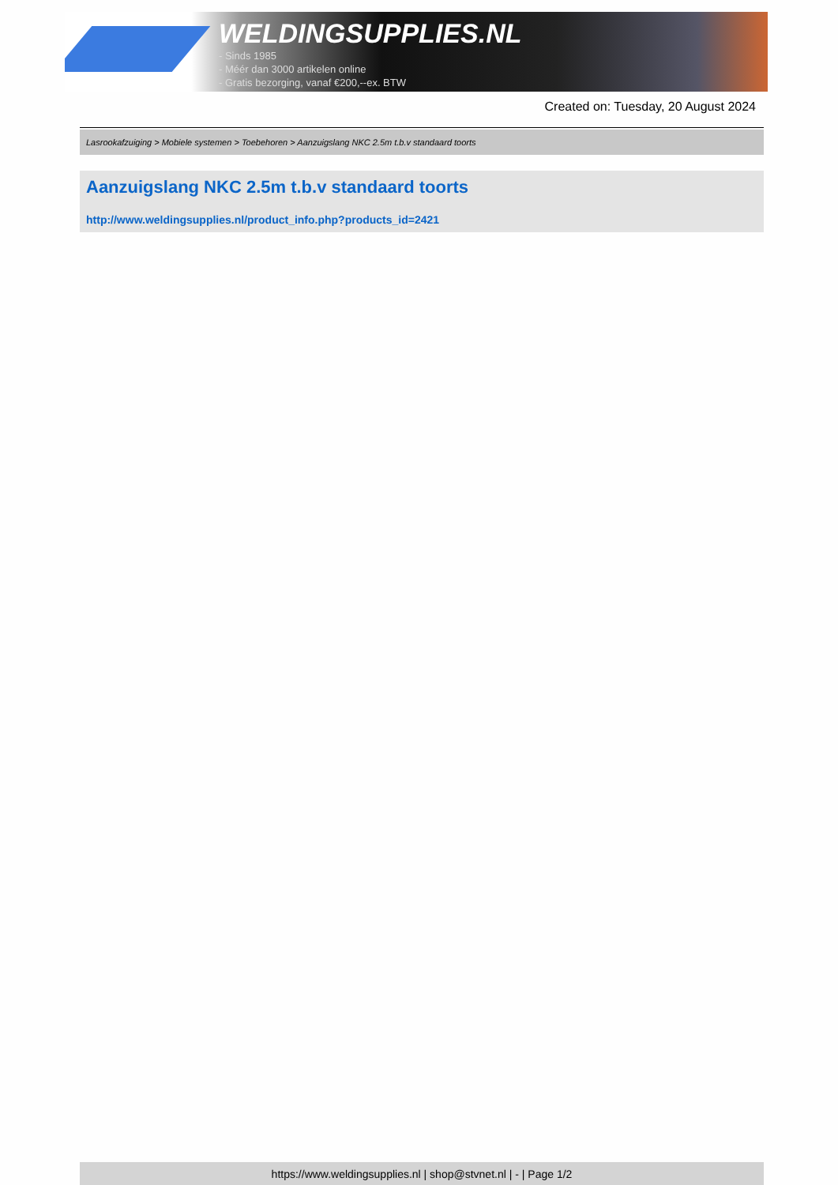WELDINGSUPPLIES.NL
- Sinds 1985
- Méér dan 3000 artikelen online
- Gratis bezorging, vanaf €200,--ex. BTW
Created on: Tuesday, 20 August 2024
Lasrookafzuiging > Mobiele systemen > Toebehoren > Aanzuigslang NKC 2.5m t.b.v standaard toorts
Aanzuigslang NKC 2.5m t.b.v standaard toorts
http://www.weldingsupplies.nl/product_info.php?products_id=2421
https://www.weldingsupplies.nl | shop@stvnet.nl | - | Page 1/2